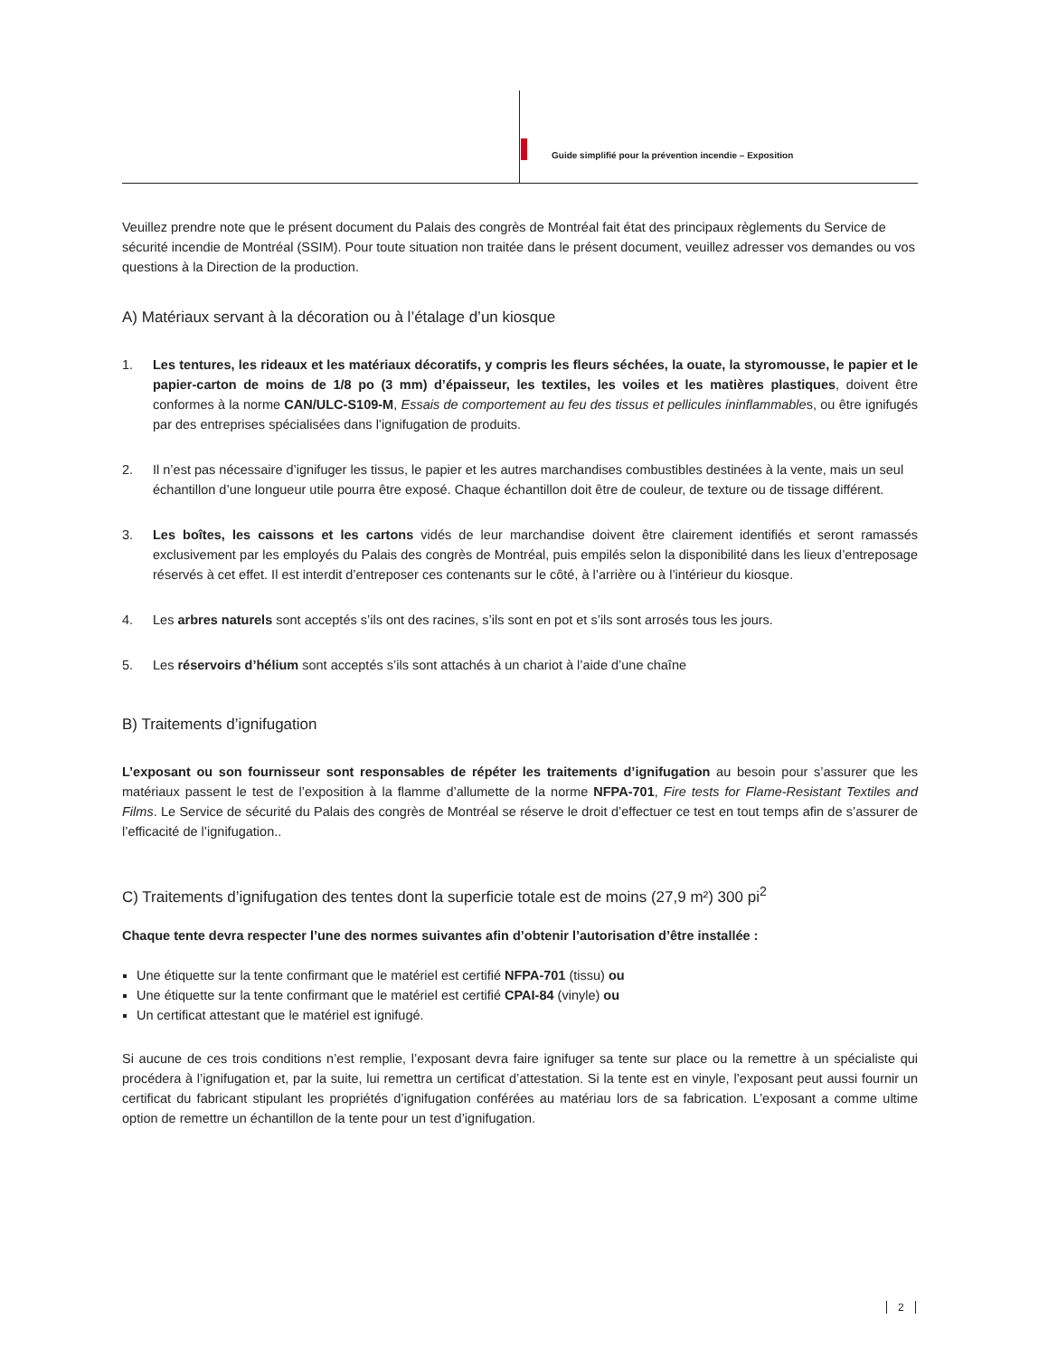Guide simplifié pour la prévention incendie – Exposition
Veuillez prendre note que le présent document du Palais des congrès de Montréal fait état des principaux règlements du Service de sécurité incendie de Montréal (SSIM). Pour toute situation non traitée dans le présent document, veuillez adresser vos demandes ou vos questions à la Direction de la production.
A) Matériaux servant à la décoration ou à l’étalage d’un kiosque
1. Les tentures, les rideaux et les matériaux décoratifs, y compris les fleurs séchées, la ouate, la styromousse, le papier et le papier-carton de moins de 1/8 po (3 mm) d’épaisseur, les textiles, les voiles et les matières plastiques, doivent être conformes à la norme CAN/ULC-S109-M, Essais de comportement au feu des tissus et pellicules ininflammables, ou être ignifugés par des entreprises spécialisées dans l’ignifugation de produits.
2. Il n’est pas nécessaire d’ignifuger les tissus, le papier et les autres marchandises combustibles destinées à la vente, mais un seul échantillon d’une longueur utile pourra être exposé. Chaque échantillon doit être de couleur, de texture ou de tissage différent.
3. Les boîtes, les caissons et les cartons vidés de leur marchandise doivent être clairement identifiés et seront ramassés exclusivement par les employés du Palais des congrès de Montréal, puis empilés selon la disponibilité dans les lieux d’entreposage réservés à cet effet. Il est interdit d’entreposer ces contenants sur le côté, à l’arrière ou à l’intérieur du kiosque.
4. Les arbres naturels sont acceptés s’ils ont des racines, s’ils sont en pot et s’ils sont arrosés tous les jours.
5. Les réservoirs d’hélium sont acceptés s’ils sont attachés à un chariot à l’aide d’une chaîne
B) Traitements d’ignifugation
L’exposant ou son fournisseur sont responsables de répéter les traitements d’ignifugation au besoin pour s’assurer que les matériaux passent le test de l’exposition à la flamme d’allumette de la norme NFPA-701, Fire tests for Flame-Resistant Textiles and Films. Le Service de sécurité du Palais des congrès de Montréal se réserve le droit d’effectuer ce test en tout temps afin de s’assurer de l’efficacité de l’ignifugation..
C) Traitements d’ignifugation des tentes dont la superficie totale est de moins (27,9 m²) 300 pi<sup>2</sup>
Chaque tente devra respecter l’une des normes suivantes afin d’obtenir l’autorisation d’être installée :
Une étiquette sur la tente confirmant que le matériel est certifié NFPA-701 (tissu) ou
Une étiquette sur la tente confirmant que le matériel est certifié CPAI-84 (vinyle) ou
Un certificat attestant que le matériel est ignifugé.
Si aucune de ces trois conditions n’est remplie, l’exposant devra faire ignifuger sa tente sur place ou la remettre à un spécialiste qui procédera à l’ignifugation et, par la suite, lui remettra un certificat d’attestation. Si la tente est en vinyle, l’exposant peut aussi fournir un certificat du fabricant stipulant les propriétés d’ignifugation conférées au matériau lors de sa fabrication. L’exposant a comme ultime option de remettre un échantillon de la tente pour un test d’ignifugation.
2